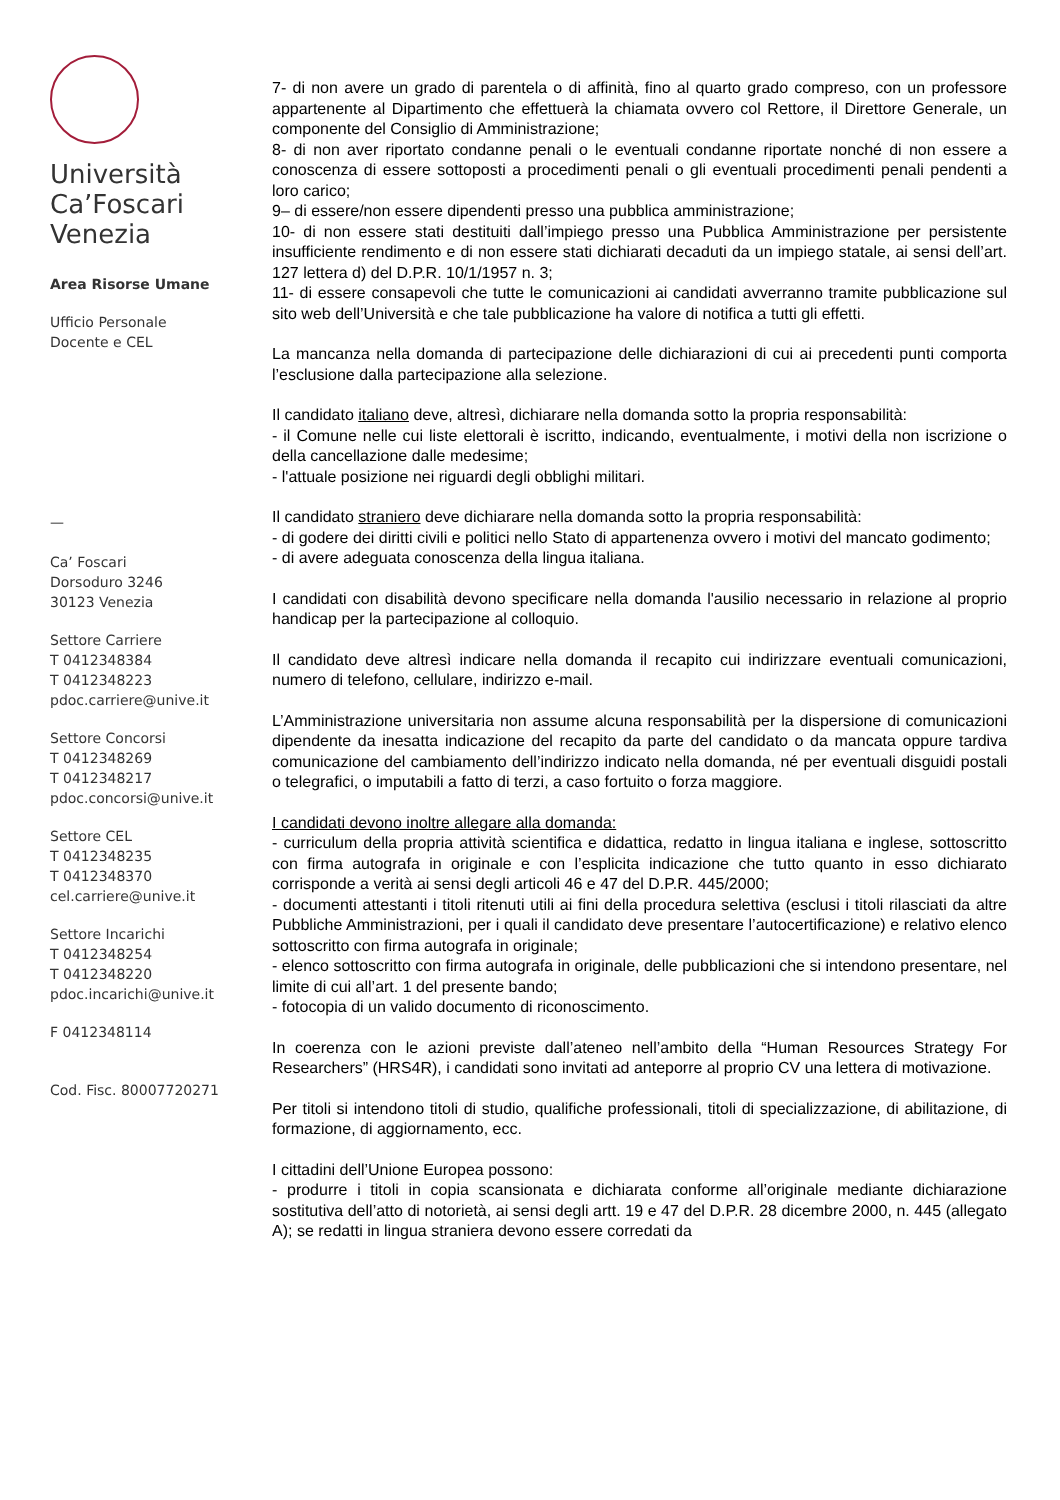Università
Ca’Foscari
Venezia
Area Risorse Umane
Ufficio Personale
Docente e CEL
—
Ca’ Foscari
Dorsoduro 3246
30123 Venezia
Settore Carriere
T 0412348384
T 0412348223
pdoc.carriere@unive.it
Settore Concorsi
T 0412348269
T 0412348217
pdoc.concorsi@unive.it
Settore CEL
T 0412348235
T 0412348370
cel.carriere@unive.it
Settore Incarichi
T 0412348254
T 0412348220
pdoc.incarichi@unive.it
F 0412348114
Cod. Fisc. 80007720271
7- di non avere un grado di parentela o di affinità, fino al quarto grado compreso, con un professore appartenente al Dipartimento che effettuerà la chiamata ovvero col Rettore, il Direttore Generale, un componente del Consiglio di Amministrazione;
8- di non aver riportato condanne penali o le eventuali condanne riportate nonché di non essere a conoscenza di essere sottoposti a procedimenti penali o gli eventuali procedimenti penali pendenti a loro carico;
9– di essere/non essere dipendenti presso una pubblica amministrazione;
10- di non essere stati destituiti dall’impiego presso una Pubblica Amministrazione per persistente insufficiente rendimento e di non essere stati dichiarati decaduti da un impiego statale, ai sensi dell’art. 127 lettera d) del D.P.R. 10/1/1957 n. 3;
11- di essere consapevoli che tutte le comunicazioni ai candidati avverranno tramite pubblicazione sul sito web dell’Università e che tale pubblicazione ha valore di notifica a tutti gli effetti.
La mancanza nella domanda di partecipazione delle dichiarazioni di cui ai precedenti punti comporta l’esclusione dalla partecipazione alla selezione.
Il candidato italiano deve, altresì, dichiarare nella domanda sotto la propria responsabilità:
- il Comune nelle cui liste elettorali è iscritto, indicando, eventualmente, i motivi della non iscrizione o della cancellazione dalle medesime;
- l'attuale posizione nei riguardi degli obblighi militari.
Il candidato straniero deve dichiarare nella domanda sotto la propria responsabilità:
- di godere dei diritti civili e politici nello Stato di appartenenza ovvero i motivi del mancato godimento;
- di avere adeguata conoscenza della lingua italiana.
I candidati con disabilità devono specificare nella domanda l'ausilio necessario in relazione al proprio handicap per la partecipazione al colloquio.
Il candidato deve altresì indicare nella domanda il recapito cui indirizzare eventuali comunicazioni, numero di telefono, cellulare, indirizzo e-mail.
L’Amministrazione universitaria non assume alcuna responsabilità per la dispersione di comunicazioni dipendente da inesatta indicazione del recapito da parte del candidato o da mancata oppure tardiva comunicazione del cambiamento dell’indirizzo indicato nella domanda, né per eventuali disguidi postali o telegrafici, o imputabili a fatto di terzi, a caso fortuito o forza maggiore.
I candidati devono inoltre allegare alla domanda:
- curriculum della propria attività scientifica e didattica, redatto in lingua italiana e inglese, sottoscritto con firma autografa in originale e con l’esplicita indicazione che tutto quanto in esso dichiarato corrisponde a verità ai sensi degli articoli 46 e 47 del D.P.R. 445/2000;
- documenti attestanti i titoli ritenuti utili ai fini della procedura selettiva (esclusi i titoli rilasciati da altre Pubbliche Amministrazioni, per i quali il candidato deve presentare l’autocertificazione) e relativo elenco sottoscritto con firma autografa in originale;
- elenco sottoscritto con firma autografa in originale, delle pubblicazioni che si intendono presentare, nel limite di cui all’art. 1 del presente bando;
- fotocopia di un valido documento di riconoscimento.
In coerenza con le azioni previste dall’ateneo nell’ambito della “Human Resources Strategy For Researchers” (HRS4R), i candidati sono invitati ad anteporre al proprio CV una lettera di motivazione.
Per titoli si intendono titoli di studio, qualifiche professionali, titoli di specializzazione, di abilitazione, di formazione, di aggiornamento, ecc.
I cittadini dell’Unione Europea possono:
- produrre i titoli in copia scansionata e dichiarata conforme all’originale mediante dichiarazione sostitutiva dell’atto di notorietà, ai sensi degli artt. 19 e 47 del D.P.R. 28 dicembre 2000, n. 445 (allegato A); se redatti in lingua straniera devono essere corredati da